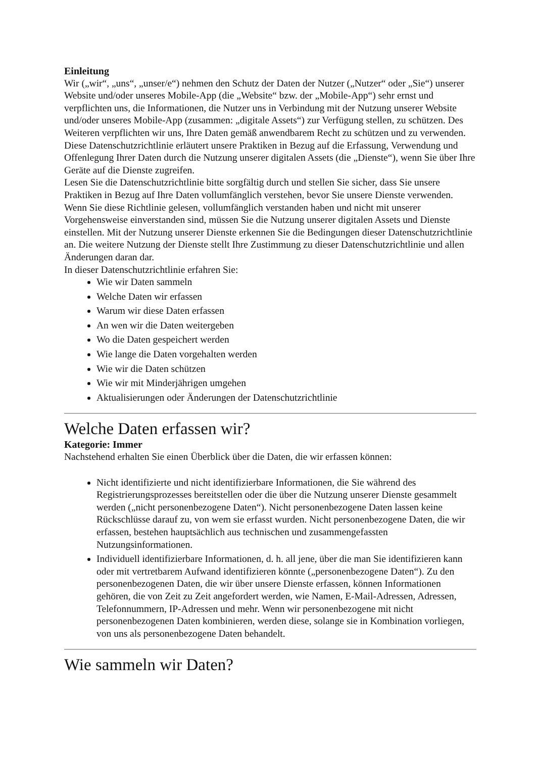Einleitung
Wir („wir“, „uns“, „unser/e“) nehmen den Schutz der Daten der Nutzer („Nutzer“ oder „Sie“) unserer Website und/oder unseres Mobile-App (die „Website“ bzw. der „Mobile-App“) sehr ernst und verpflichten uns, die Informationen, die Nutzer uns in Verbindung mit der Nutzung unserer Website und/oder unseres Mobile-App (zusammen: „digitale Assets“) zur Verfügung stellen, zu schützen. Des Weiteren verpflichten wir uns, Ihre Daten gemäß anwendbarem Recht zu schützen und zu verwenden.
Diese Datenschutzrichtlinie erläutert unsere Praktiken in Bezug auf die Erfassung, Verwendung und Offenlegung Ihrer Daten durch die Nutzung unserer digitalen Assets (die „Dienste“), wenn Sie über Ihre Geräte auf die Dienste zugreifen.
Lesen Sie die Datenschutzrichtlinie bitte sorgfältig durch und stellen Sie sicher, dass Sie unsere Praktiken in Bezug auf Ihre Daten vollumfänglich verstehen, bevor Sie unsere Dienste verwenden. Wenn Sie diese Richtlinie gelesen, vollumfänglich verstanden haben und nicht mit unserer Vorgehensweise einverstanden sind, müssen Sie die Nutzung unserer digitalen Assets und Dienste einstellen. Mit der Nutzung unserer Dienste erkennen Sie die Bedingungen dieser Datenschutzrichtlinie an. Die weitere Nutzung der Dienste stellt Ihre Zustimmung zu dieser Datenschutzrichtlinie und allen Änderungen daran dar.
In dieser Datenschutzrichtlinie erfahren Sie:
Wie wir Daten sammeln
Welche Daten wir erfassen
Warum wir diese Daten erfassen
An wen wir die Daten weitergeben
Wo die Daten gespeichert werden
Wie lange die Daten vorgehalten werden
Wie wir die Daten schützen
Wie wir mit Minderjährigen umgehen
Aktualisierungen oder Änderungen der Datenschutzrichtlinie
Welche Daten erfassen wir?
Kategorie: Immer
Nachstehend erhalten Sie einen Überblick über die Daten, die wir erfassen können:
Nicht identifizierte und nicht identifizierbare Informationen, die Sie während des Registrierungsprozesses bereitstellen oder die über die Nutzung unserer Dienste gesammelt werden („nicht personenbezogene Daten“). Nicht personenbezogene Daten lassen keine Rückschlüsse darauf zu, von wem sie erfasst wurden. Nicht personenbezogene Daten, die wir erfassen, bestehen hauptsächlich aus technischen und zusammengefassten Nutzungsinformationen.
Individuell identifizierbare Informationen, d. h. all jene, über die man Sie identifizieren kann oder mit vertretbarem Aufwand identifizieren könnte („personenbezogene Daten“). Zu den personenbezogenen Daten, die wir über unsere Dienste erfassen, können Informationen gehören, die von Zeit zu Zeit angefordert werden, wie Namen, E-Mail-Adressen, Adressen, Telefonnummern, IP-Adressen und mehr. Wenn wir personenbezogene mit nicht personenbezogenen Daten kombinieren, werden diese, solange sie in Kombination vorliegen, von uns als personenbezogene Daten behandelt.
Wie sammeln wir Daten?